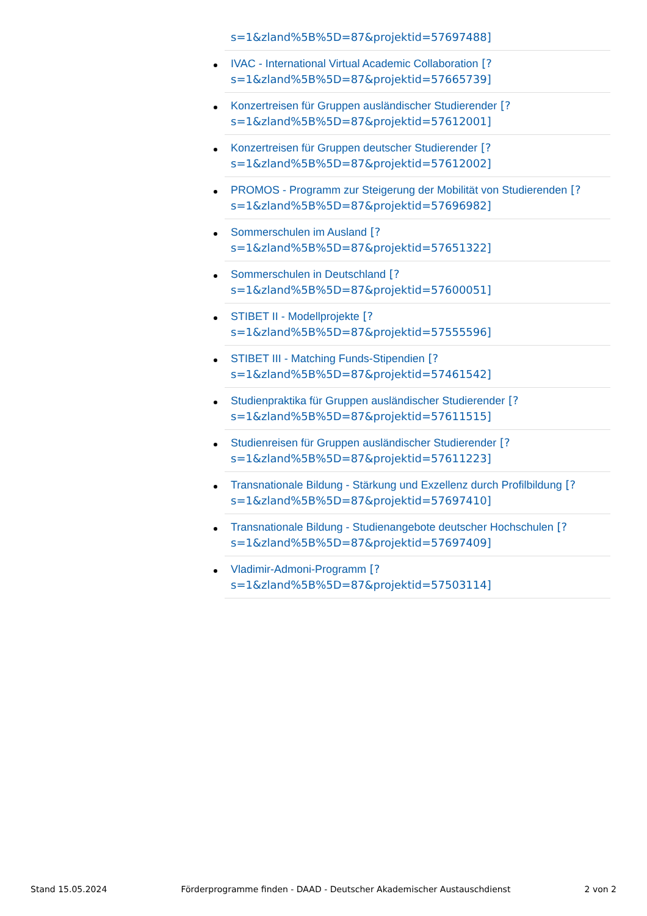s=1&zland%5B%5D=87&projektid=57697488]
IVAC - International Virtual Academic Collaboration [?
s=1&zland%5B%5D=87&projektid=57665739]
Konzertreisen für Gruppen ausländischer Studierender [?
s=1&zland%5B%5D=87&projektid=57612001]
Konzertreisen für Gruppen deutscher Studierender [?
s=1&zland%5B%5D=87&projektid=57612002]
PROMOS - Programm zur Steigerung der Mobilität von Studierenden [?
s=1&zland%5B%5D=87&projektid=57696982]
Sommerschulen im Ausland [?
s=1&zland%5B%5D=87&projektid=57651322]
Sommerschulen in Deutschland [?
s=1&zland%5B%5D=87&projektid=57600051]
STIBET II - Modellprojekte [?
s=1&zland%5B%5D=87&projektid=57555596]
STIBET III - Matching Funds-Stipendien [?
s=1&zland%5B%5D=87&projektid=57461542]
Studienpraktika für Gruppen ausländischer Studierender [?
s=1&zland%5B%5D=87&projektid=57611515]
Studienreisen für Gruppen ausländischer Studierender [?
s=1&zland%5B%5D=87&projektid=57611223]
Transnationale Bildung - Stärkung und Exzellenz durch Profilbildung [?
s=1&zland%5B%5D=87&projektid=57697410]
Transnationale Bildung - Studienangebote deutscher Hochschulen [?
s=1&zland%5B%5D=87&projektid=57697409]
Vladimir-Admoni-Programm [?
s=1&zland%5B%5D=87&projektid=57503114]
Stand 15.05.2024 Förderprogramme finden - DAAD - Deutscher Akademischer Austauschdienst 2 von 2